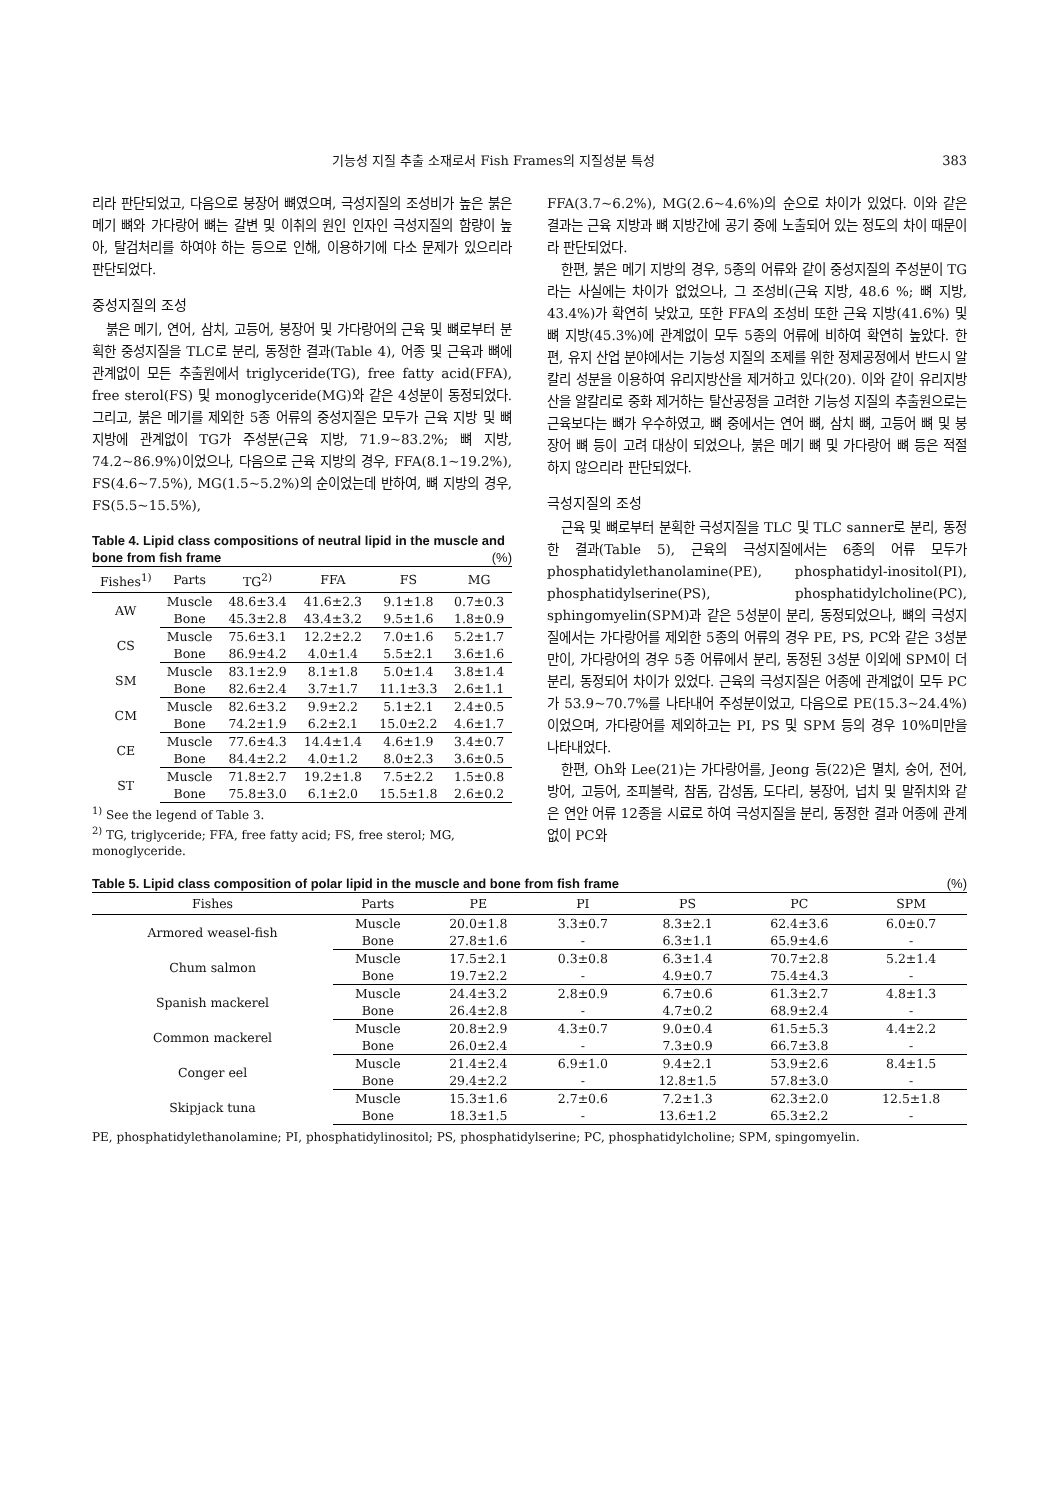기능성 지질 추출 소재로서 Fish Frames의 지질성분 특성 383
리라 판단되었고, 다음으로 붕장어 뼈였으며, 극성지질의 조성비가 높은 붉은 메기 뼈와 가다랑어 뼈는 갈변 및 이취의 원인 인자인 극성지질의 함량이 높아, 탈검처리를 하여야 하는 등으로 인해, 이용하기에 다소 문제가 있으리라 판단되었다.
중성지질의 조성
붉은 메기, 연어, 삼치, 고등어, 붕장어 및 가다랑어의 근육 및 뼈로부터 분획한 중성지질을 TLC로 분리, 동정한 결과(Table 4), 어종 및 근육과 뼈에 관계없이 모든 추출원에서 triglyceride(TG), free fatty acid(FFA), free sterol(FS) 및 monoglyceride(MG)와 같은 4성분이 동정되었다. 그리고, 붉은 메기를 제외한 5종 어류의 중성지질은 모두가 근육 지방 및 뼈 지방에 관계없이 TG가 주성분(근육 지방, 71.9~83.2%; 뼈 지방, 74.2~86.9%)이었으나, 다음으로 근육 지방의 경우, FFA(8.1~19.2%), FS(4.6~7.5%), MG(1.5~5.2%)의 순이었는데 반하여, 뼈 지방의 경우, FS(5.5~15.5%),
Table 4. Lipid class compositions of neutral lipid in the muscle and bone from fish frame (%)
| Fishes<sup>1)</sup> | Parts | TG<sup>2)</sup> | FFA | FS | MG |
| --- | --- | --- | --- | --- | --- |
| AW | Muscle | 48.6±3.4 | 41.6±2.3 | 9.1±1.8 | 0.7±0.3 |
| | Bone | 45.3±2.8 | 43.4±3.2 | 9.5±1.6 | 1.8±0.9 |
| CS | Muscle | 75.6±3.1 | 12.2±2.2 | 7.0±1.6 | 5.2±1.7 |
| | Bone | 86.9±4.2 | 4.0±1.4 | 5.5±2.1 | 3.6±1.6 |
| SM | Muscle | 83.1±2.9 | 8.1±1.8 | 5.0±1.4 | 3.8±1.4 |
| | Bone | 82.6±2.4 | 3.7±1.7 | 11.1±3.3 | 2.6±1.1 |
| CM | Muscle | 82.6±3.2 | 9.9±2.2 | 5.1±2.1 | 2.4±0.5 |
| | Bone | 74.2±1.9 | 6.2±2.1 | 15.0±2.2 | 4.6±1.7 |
| CE | Muscle | 77.6±4.3 | 14.4±1.4 | 4.6±1.9 | 3.4±0.7 |
| | Bone | 84.4±2.2 | 4.0±1.2 | 8.0±2.3 | 3.6±0.5 |
| ST | Muscle | 71.8±2.7 | 19.2±1.8 | 7.5±2.2 | 1.5±0.8 |
| | Bone | 75.8±3.0 | 6.1±2.0 | 15.5±1.8 | 2.6±0.2 |
<sup>1)</sup> See the legend of Table 3.
<sup>2)</sup> TG, triglyceride; FFA, free fatty acid; FS, free sterol; MG, monoglyceride.
FFA(3.7~6.2%), MG(2.6~4.6%)의 순으로 차이가 있었다. 이와 같은 결과는 근육 지방과 뼈 지방간에 공기 중에 노출되어 있는 정도의 차이 때문이라 판단되었다.
한편, 붉은 메기 지방의 경우, 5종의 어류와 같이 중성지질의 주성분이 TG라는 사실에는 차이가 없었으나, 그 조성비(근육 지방, 48.6 %; 뼈 지방, 43.4%)가 확연히 낮았고, 또한 FFA의 조성비 또한 근육 지방(41.6%) 및 뼈 지방(45.3%)에 관계없이 모두 5종의 어류에 비하여 확연히 높았다. 한편, 유지 산업 분야에서는 기능성 지질의 조제를 위한 정제공정에서 반드시 알칼리 성분을 이용하여 유리지방산을 제거하고 있다(20). 이와 같이 유리지방산을 알칼리로 중화 제거하는 탈산공정을 고려한 기능성 지질의 추출원으로는 근육보다는 뼈가 우수하였고, 뼈 중에서는 연어 뼈, 삼치 뼈, 고등어 뼈 및 붕장어 뼈 등이 고려 대상이 되었으나, 붉은 메기 뼈 및 가다랑어 뼈 등은 적절하지 않으리라 판단되었다.
극성지질의 조성
근육 및 뼈로부터 분획한 극성지질을 TLC 및 TLC sanner로 분리, 동정한 결과(Table 5), 근육의 극성지질에서는 6종의 어류 모두가 phosphatidylethanolamine(PE), phosphatidyl-inositol(PI), phosphatidylserine(PS), phosphatidylcholine(PC), sphingomyelin(SPM)과 같은 5성분이 분리, 동정되었으나, 뼈의 극성지질에서는 가다랑어를 제외한 5종의 어류의 경우 PE, PS, PC와 같은 3성분만이, 가다랑어의 경우 5종 어류에서 분리, 동정된 3성분 이외에 SPM이 더 분리, 동정되어 차이가 있었다. 근육의 극성지질은 어종에 관계없이 모두 PC가 53.9~70.7%를 나타내어 주성분이었고, 다음으로 PE(15.3~24.4%)이었으며, 가다랑어를 제외하고는 PI, PS 및 SPM 등의 경우 10%미만을 나타내었다.
한편, Oh와 Lee(21)는 가다랑어를, Jeong 등(22)은 멸치, 숭어, 전어, 방어, 고등어, 조피볼락, 참돔, 감성돔, 도다리, 붕장어, 넙치 및 말쥐치와 같은 연안 어류 12종을 시료로 하여 극성지질을 분리, 동정한 결과 어종에 관계없이 PC와
Table 5. Lipid class composition of polar lipid in the muscle and bone from fish frame (%)
| Fishes | Parts | PE | PI | PS | PC | SPM |
| --- | --- | --- | --- | --- | --- | --- |
| Armored weasel-fish | Muscle | 20.0±1.8 | 3.3±0.7 | 8.3±2.1 | 62.4±3.6 | 6.0±0.7 |
| | Bone | 27.8±1.6 | - | 6.3±1.1 | 65.9±4.6 | - |
| Chum salmon | Muscle | 17.5±2.1 | 0.3±0.8 | 6.3±1.4 | 70.7±2.8 | 5.2±1.4 |
| | Bone | 19.7±2.2 | - | 4.9±0.7 | 75.4±4.3 | - |
| Spanish mackerel | Muscle | 24.4±3.2 | 2.8±0.9 | 6.7±0.6 | 61.3±2.7 | 4.8±1.3 |
| | Bone | 26.4±2.8 | - | 4.7±0.2 | 68.9±2.4 | - |
| Common mackerel | Muscle | 20.8±2.9 | 4.3±0.7 | 9.0±0.4 | 61.5±5.3 | 4.4±2.2 |
| | Bone | 26.0±2.4 | - | 7.3±0.9 | 66.7±3.8 | - |
| Conger eel | Muscle | 21.4±2.4 | 6.9±1.0 | 9.4±2.1 | 53.9±2.6 | 8.4±1.5 |
| | Bone | 29.4±2.2 | - | 12.8±1.5 | 57.8±3.0 | - |
| Skipjack tuna | Muscle | 15.3±1.6 | 2.7±0.6 | 7.2±1.3 | 62.3±2.0 | 12.5±1.8 |
| | Bone | 18.3±1.5 | - | 13.6±1.2 | 65.3±2.2 | - |
PE, phosphatidylethanolamine; PI, phosphatidylinositol; PS, phosphatidylserine; PC, phosphatidylcholine; SPM, spingomyelin.